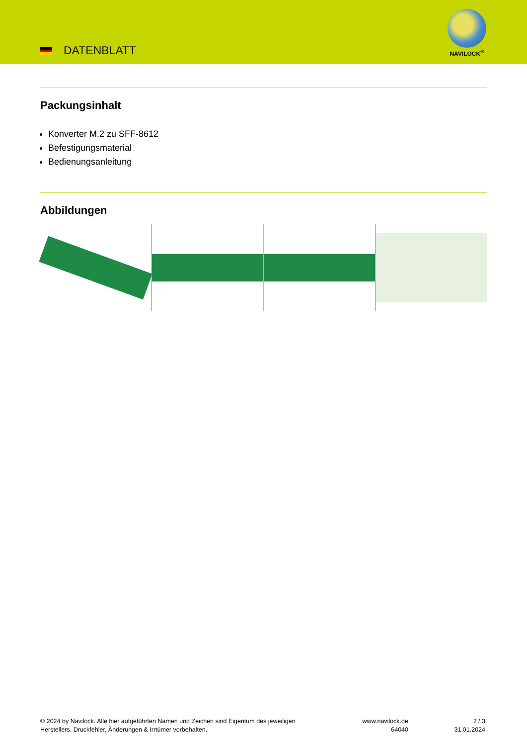DATENBLATT
NAVILOCK<sup>®</sup>
Packungsinhalt
Konverter M.2 zu SFF-8612
Befestigungsmaterial
Bedienungsanleitung
Abbildungen
© 2024 by Navilock. Alle hier aufgeführten Namen und Zeichen sind Eigentum des jeweiligen
Herstellers. Druckfehler, Änderungen & Irrtümer vorbehalten.
www.navilock.de
64040
2 / 3
31.01.2024